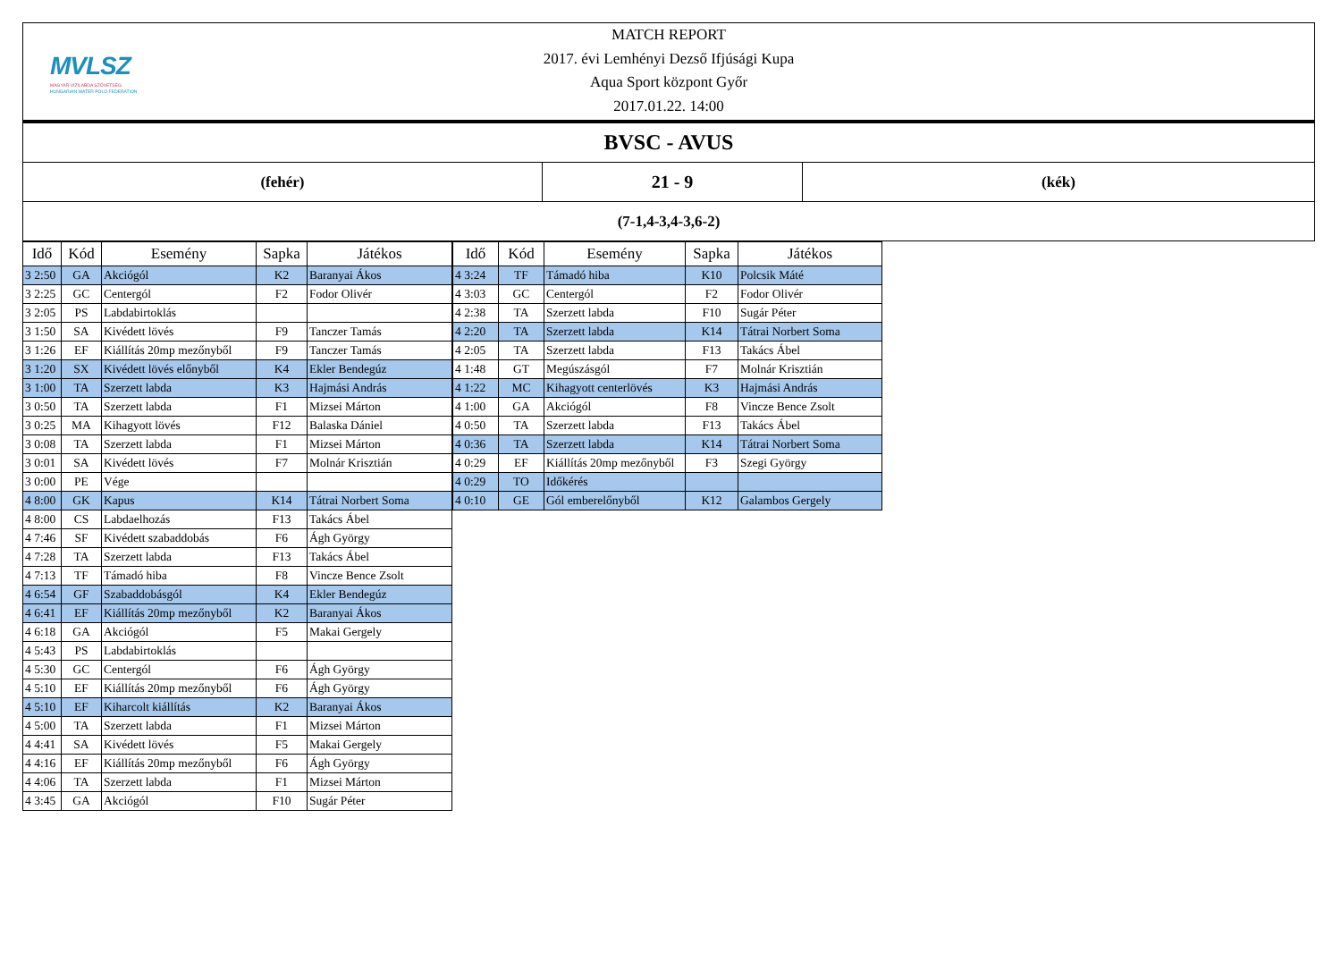MVLSZ
MAGYAR VÍZILABDA SZÖVETSÉG
HUNGARIAN WATER POLO FEDERATION
MATCH REPORT
2017. évi Lemhényi Dezső Ifjúsági Kupa
Aqua Sport központ Győr
2017.01.22. 14:00
| BVSC - AVUS | | |
| (fehér) | 21 - 9 | (kék) |
| (7-1,4-3,4-3,6-2) | | |
| Idő | Kód | Esemény | Sapka | Játékos |
| --- | --- | --- | --- | --- |
| 3 2:50 | GA | Akciógól | K2 | Baranyai Ákos |
| 3 2:25 | GC | Centergól | F2 | Fodor Olivér |
| 3 2:05 | PS | Labdabirtoklás | | |
| 3 1:50 | SA | Kivédett lövés | F9 | Tanczer Tamás |
| 3 1:26 | EF | Kiállítás 20mp mezőnyből | F9 | Tanczer Tamás |
| 3 1:20 | SX | Kivédett lövés előnyből | K4 | Ekler Bendegúz |
| 3 1:00 | TA | Szerzett labda | K3 | Hajmási András |
| 3 0:50 | TA | Szerzett labda | F1 | Mizsei Márton |
| 3 0:25 | MA | Kihagyott lövés | F12 | Balaska Dániel |
| 3 0:08 | TA | Szerzett labda | F1 | Mizsei Márton |
| 3 0:01 | SA | Kivédett lövés | F7 | Molnár Krisztián |
| 3 0:00 | PE | Vége | | |
| 4 8:00 | GK | Kapus | K14 | Tátrai Norbert Soma |
| 4 8:00 | CS | Labdaelhozás | F13 | Takács Ábel |
| 4 7:46 | SF | Kivédett szabaddobás | F6 | Ágh György |
| 4 7:28 | TA | Szerzett labda | F13 | Takács Ábel |
| 4 7:13 | TF | Támadó hiba | F8 | Vincze Bence Zsolt |
| 4 6:54 | GF | Szabaddobásgól | K4 | Ekler Bendegúz |
| 4 6:41 | EF | Kiállítás 20mp mezőnyből | K2 | Baranyai Ákos |
| 4 6:18 | GA | Akciógól | F5 | Makai Gergely |
| 4 5:43 | PS | Labdabirtoklás | | |
| 4 5:30 | GC | Centergól | F6 | Ágh György |
| 4 5:10 | EF | Kiállítás 20mp mezőnyből | F6 | Ágh György |
| 4 5:10 | EF | Kiharcolt kiállítás | K2 | Baranyai Ákos |
| 4 5:00 | TA | Szerzett labda | F1 | Mizsei Márton |
| 4 4:41 | SA | Kivédett lövés | F5 | Makai Gergely |
| 4 4:16 | EF | Kiállítás 20mp mezőnyből | F6 | Ágh György |
| 4 4:06 | TA | Szerzett labda | F1 | Mizsei Márton |
| 4 3:45 | GA | Akciógól | F10 | Sugár Péter |
| Idő | Kód | Esemény | Sapka | Játékos |
| --- | --- | --- | --- | --- |
| 4 3:24 | TF | Támadó hiba | K10 | Polcsik Máté |
| 4 3:03 | GC | Centergól | F2 | Fodor Olivér |
| 4 2:38 | TA | Szerzett labda | F10 | Sugár Péter |
| 4 2:20 | TA | Szerzett labda | K14 | Tátrai Norbert Soma |
| 4 2:05 | TA | Szerzett labda | F13 | Takács Ábel |
| 4 1:48 | GT | Megúszásgól | F7 | Molnár Krisztián |
| 4 1:22 | MC | Kihagyott centerlövés | K3 | Hajmási András |
| 4 1:00 | GA | Akciógól | F8 | Vincze Bence Zsolt |
| 4 0:50 | TA | Szerzett labda | F13 | Takács Ábel |
| 4 0:36 | TA | Szerzett labda | K14 | Tátrai Norbert Soma |
| 4 0:29 | EF | Kiállítás 20mp mezőnyből | F3 | Szegi György |
| 4 0:29 | TO | Időkérés | | |
| 4 0:10 | GE | Gól emberelőnyből | K12 | Galambos Gergely |